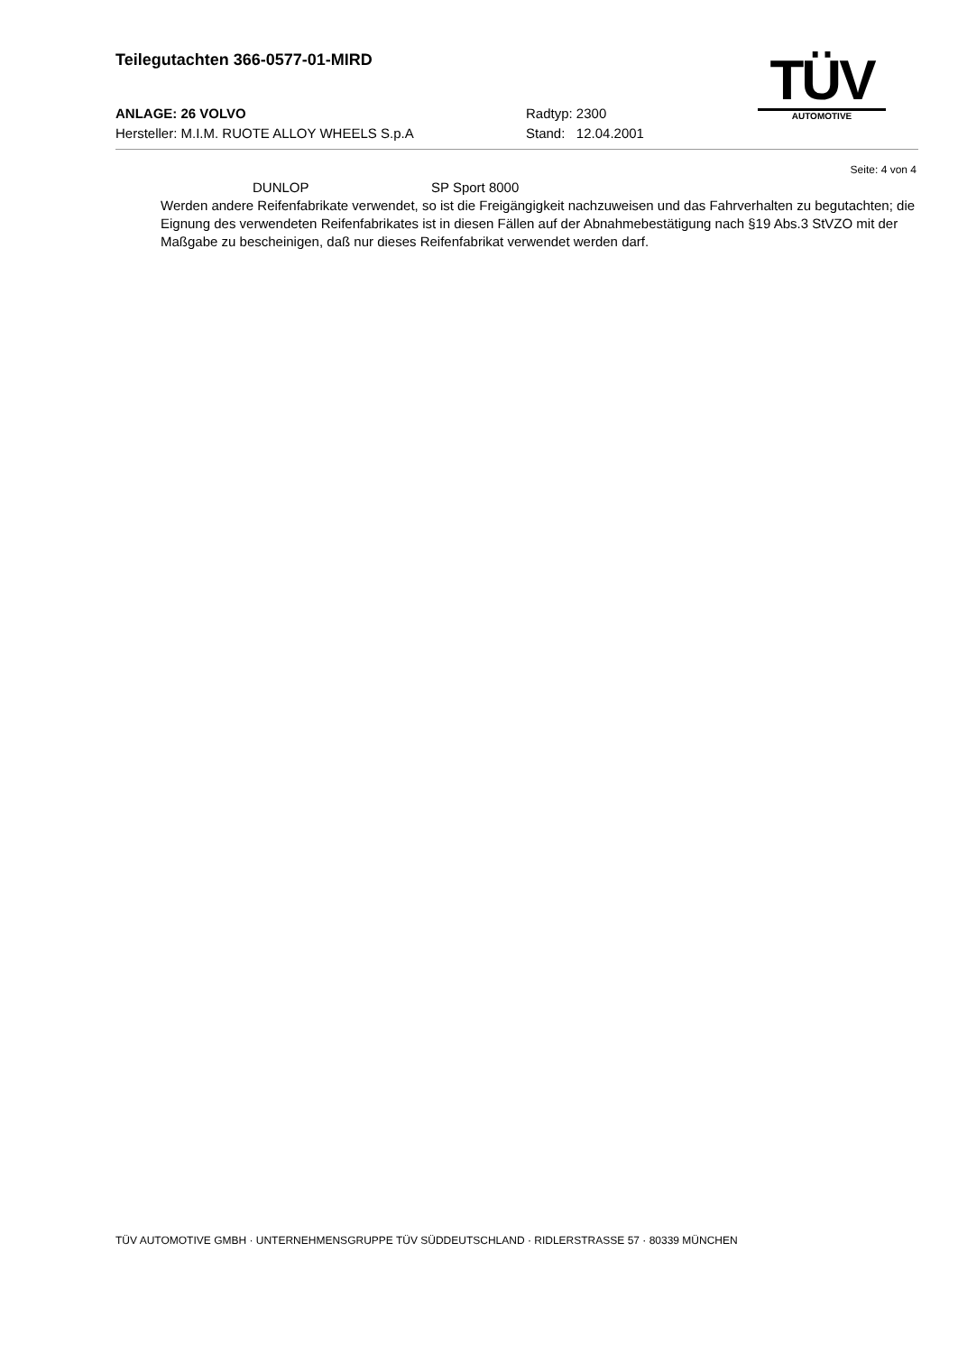Teilegutachten 366-0577-01-MIRD
ANLAGE: 26 VOLVO Radtyp: 2300
Hersteller: M.I.M. RUOTE ALLOY WHEELS S.p.A Stand: 12.04.2001
TÜV
AUTOMOTIVE
Seite: 4 von 4
DUNLOP SP Sport 8000
Werden andere Reifenfabrikate verwendet, so ist die Freigängigkeit nachzuweisen und das Fahrverhalten zu begutachten; die Eignung des verwendeten Reifenfabrikates ist in diesen Fällen auf der Abnahmebestätigung nach §19 Abs.3 StVZO mit der Maßgabe zu bescheinigen, daß nur dieses Reifenfabrikat verwendet werden darf.
TÜV AUTOMOTIVE GMBH · UNTERNEHMENSGRUPPE TÜV SÜDDEUTSCHLAND · RIDLERSTRASSE 57 · 80339 MÜNCHEN